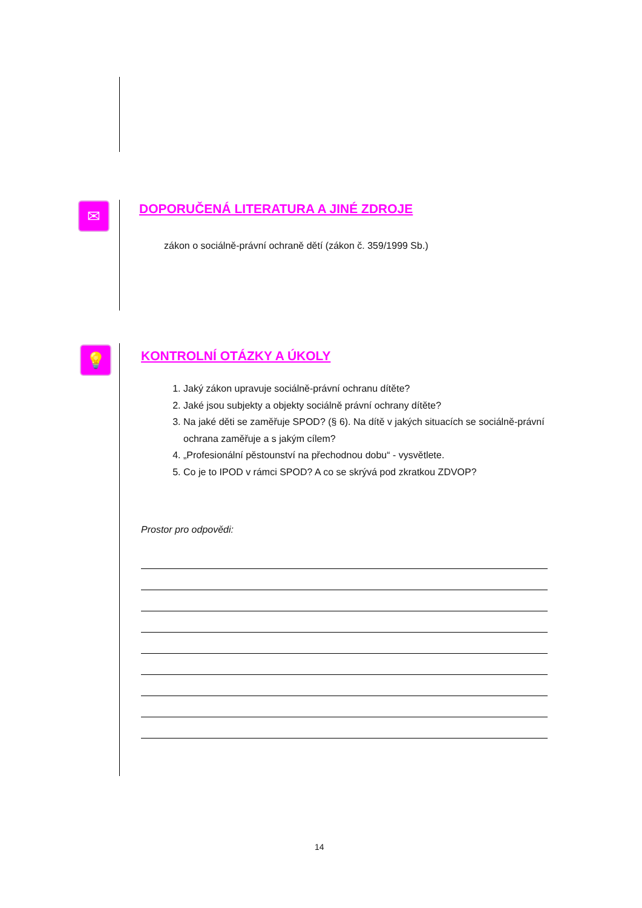✉
DOPORUČENÁ LITERATURA A JINÉ ZDROJE
zákon o sociálně-právní ochraně dětí (zákon č. 359/1999 Sb.)
💡 KONTROLNÍ OTÁZKY A ÚKOLY
1. Jaký zákon upravuje sociálně-právní ochranu dítěte?
2. Jaké jsou subjekty a objekty sociálně právní ochrany dítěte?
3. Na jaké děti se zaměřuje SPOD? (§ 6). Na dítě v jakých situacích se sociálně-právní ochrana zaměřuje a s jakým cílem?
4. „Profesionální pěstounství na přechodnou dobu“ - vysvětlete.
5. Co je to IPOD v rámci SPOD? A co se skrývá pod zkratkou ZDVOP?
Prostor pro odpovědi:
14